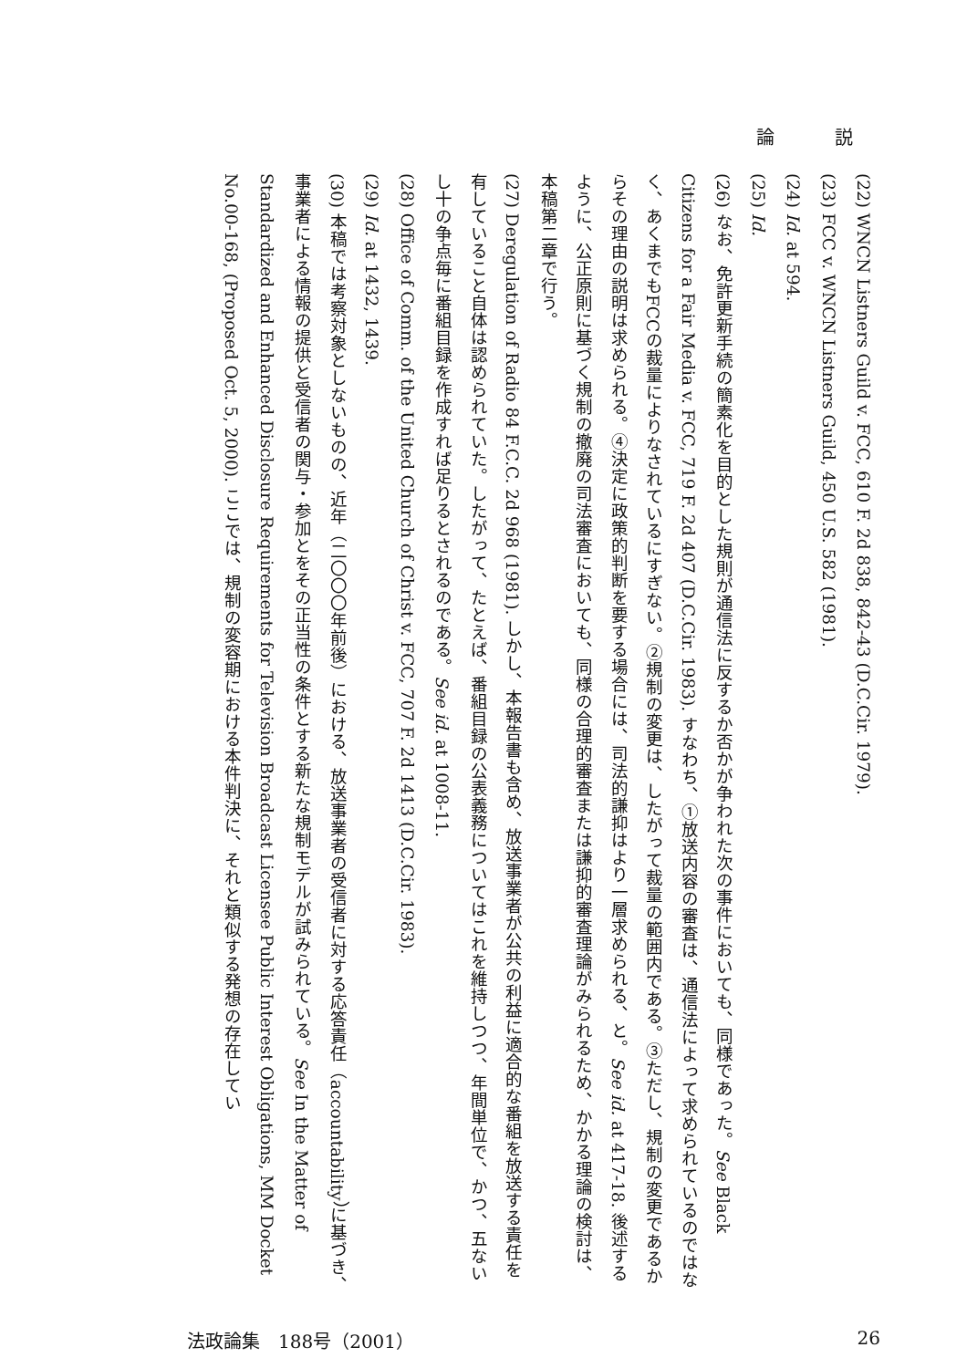論 説
(22) WNCN Listners Guild v. FCC, 610 F. 2d 838, 842-43 (D.C.Cir. 1979).
(23) FCC v. WNCN Listners Guild, 450 U.S. 582 (1981).
(24) Id. at 594.
(25) Id.
(26) なお、免許更新手続の簡素化を目的とした規則が通信法に反するか否かが争われた次の事件においても、同様であった。See Black Citizens for a Fair Media v. FCC, 719 F. 2d 407 (D.C.Cir. 1983). すなわち、①放送内容の審査は、通信法によって求められているのではなく、あくまでもFCCの裁量によりなされているにすぎない。②規制の変更は、したがって裁量の範囲内である。③ただし、規制の変更であるからその理由の説明は求められる。④決定に政策的判断を要する場合には、司法的謙抑はより一層求められる、と。See id. at 417-18. 後述するように、公正原則に基づく規制の撤廃の司法審査においても、同様の合理的審査または謙抑的審査理論がみられるため、かかる理論の検討は、本稿第二章で行う。
(27) Deregulation of Radio 84 F.C.C. 2d 968 (1981). しかし、本報告書も含め、放送事業者が公共の利益に適合的な番組を放送する責任を有していること自体は認められていた。したがって、たとえば、番組目録の公表義務についてはこれを維持しつつ、年間単位で、かつ、五ないし十の争点毎に番組目録を作成すれば足りるとされるのである。See id. at 1008-11.
(28) Office of Comm. of the United Church of Christ v. FCC, 707 F. 2d 1413 (D.C.Cir. 1983).
(29) Id. at 1432, 1439.
(30) 本稿では考察対象としないものの、近年（二〇〇〇年前後）における、放送事業者の受信者に対する応答責任（accountability）に基づき、事業者による情報の提供と受信者の関与・参加とをその正当性の条件とする新たな規制モデルが試みられている。See In the Matter of Standardized and Enhanced Disclosure Requirements for Television Broadcast Licensee Public Interest Obligations, MM Docket No.00-168, (Proposed Oct. 5, 2000). ここでは、規制の変容期における本件判決に、それと類似する発想の存在してい
法政論集　188号（2001） 26